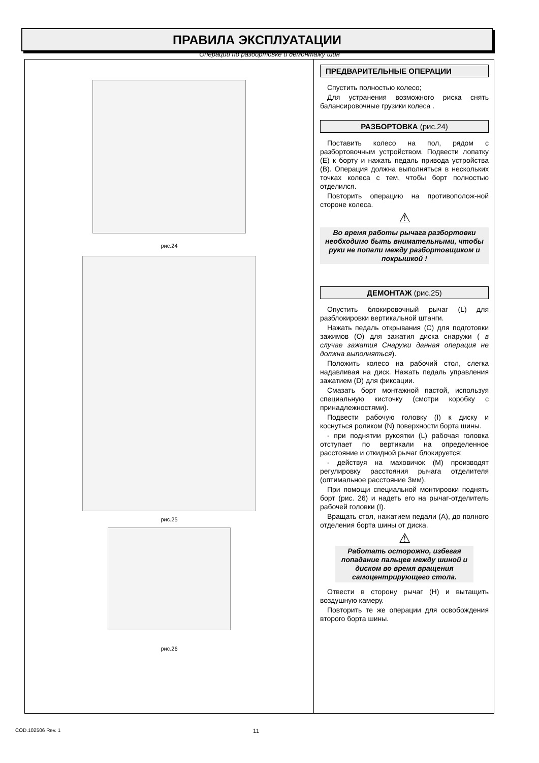ПРАВИЛА ЭКСПЛУАТАЦИИ
Операции по разбортовке и демонтажу шин
рис.24
рис.25
рис.26
ПРЕДВАРИТЕЛЬНЫЕ ОПЕРАЦИИ
Спустить полностью колесо;
Для устранения возможного риска снять балансировочные грузики колеса .
РАЗБОРТОВКА (рис.24)
Поставить колесо на пол, рядом с разбортовочным устройством. Подвести лопатку (E) к борту и нажать педаль привода устройства (B). Операция должна выполняться в нескольких точках колеса с тем, чтобы борт полностью отделился.
Повторить операцию на противополож-ной стороне колеса.
⚠
Во время работы рычага разбортовки необходимо быть внимательными, чтобы руки не попали между разбортовщиком и покрышкой !
ДЕМОНТАЖ (рис.25)
Опустить блокировочный рычаг (L) для разблокировки вертикальной штанги.
Нажать педаль открывания (C) для подготовки зажимов (O) для зажатия диска снаружи ( в случае зажатия Снаружи данная операция не должна выполняться).
Положить колесо на рабочий стол, слегка надавливая на диск. Нажать педаль управления зажатием (D) для фиксации.
Смазать борт монтажной пастой, используя специальную кисточку (смотри коробку с принадлежностями).
Подвести рабочую головку (I) к диску и коснуться роликом (N) поверхности борта шины.
- при поднятии рукоятки (L) рабочая головка отступает по вертикали на определенное расстояние и откидной рычаг блокируется;
- действуя на маховичок (M) производят регулировку расстояния рычага отделителя (оптимальное расстояние 3мм).
При помощи специальной монтировки поднять борт (рис. 26) и надеть его на рычаг-отделитель рабочей головки (I).
Вращать стол, нажатием педали (A), до полного отделения борта шины от диска.
⚠
Работать осторожно, избегая попадание пальцев между шиной и диском во время вращения самоцентрирующего стола.
Отвести в сторону рычаг (H) и вытащить воздушную камеру.
Повторить те же операции для освобождения второго борта шины.
COD.102506 Rev. 1 11